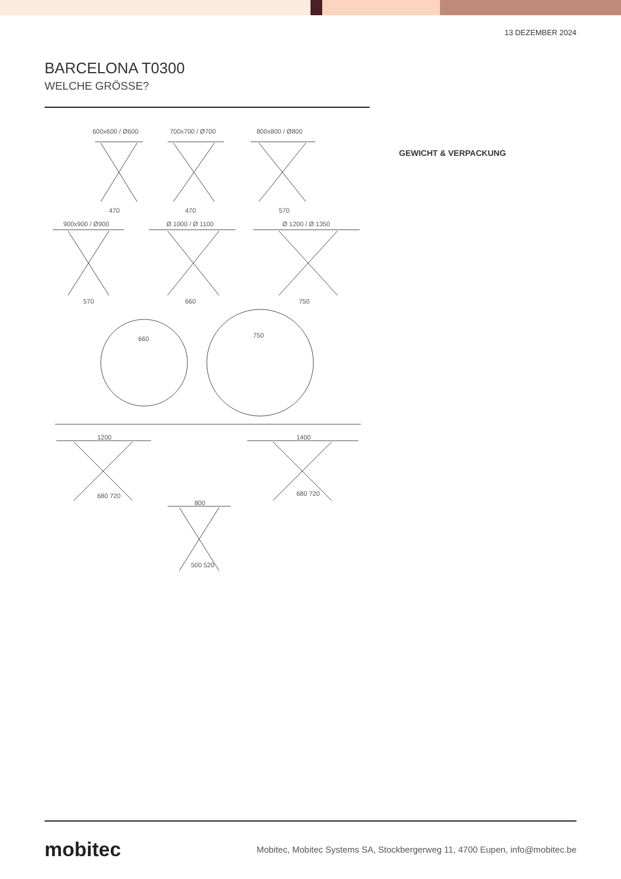13 DEZEMBER 2024
BARCELONA T0300
WELCHE GRÖSSE?
600x600 / Ø600 700x700 / Ø700 800x800 / Ø800
900x900 / Ø900 Ø 1000 / Ø 1100 Ø 1200 / Ø 1350
470 470 570
570 660 750
660 750
1200 1400
800
680 720 680 720
500 520
GEWICHT & VERPACKUNG
mobitec
Mobitec, Mobitec Systems SA, Stockbergerweg 11, 4700 Eupen, info@mobitec.be